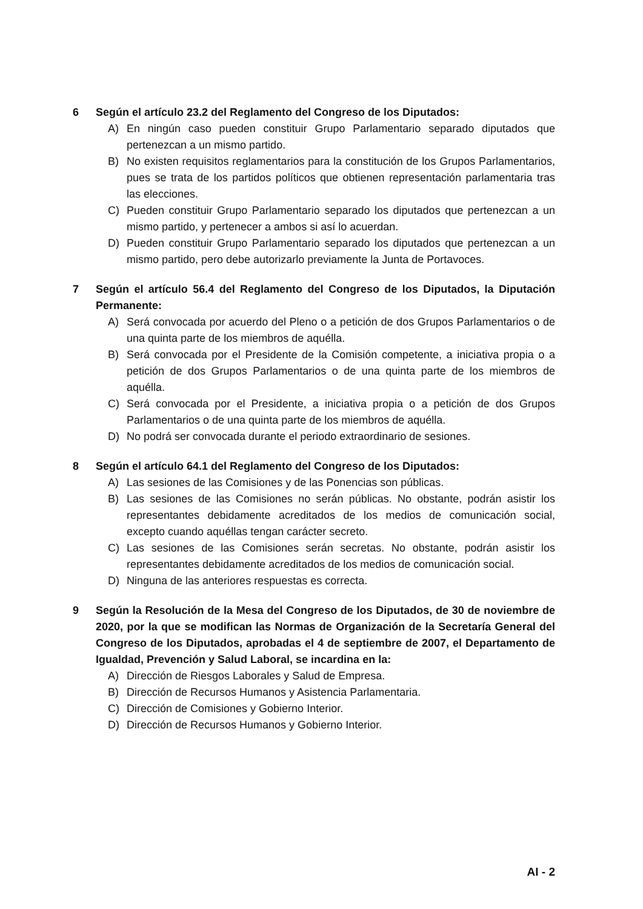6 Según el artículo 23.2 del Reglamento del Congreso de los Diputados:
A) En ningún caso pueden constituir Grupo Parlamentario separado diputados que pertenezcan a un mismo partido.
B) No existen requisitos reglamentarios para la constitución de los Grupos Parlamentarios, pues se trata de los partidos políticos que obtienen representación parlamentaria tras las elecciones.
C) Pueden constituir Grupo Parlamentario separado los diputados que pertenezcan a un mismo partido, y pertenecer a ambos si así lo acuerdan.
D) Pueden constituir Grupo Parlamentario separado los diputados que pertenezcan a un mismo partido, pero debe autorizarlo previamente la Junta de Portavoces.
7 Según el artículo 56.4 del Reglamento del Congreso de los Diputados, la Diputación Permanente:
A) Será convocada por acuerdo del Pleno o a petición de dos Grupos Parlamentarios o de una quinta parte de los miembros de aquélla.
B) Será convocada por el Presidente de la Comisión competente, a iniciativa propia o a petición de dos Grupos Parlamentarios o de una quinta parte de los miembros de aquélla.
C) Será convocada por el Presidente, a iniciativa propia o a petición de dos Grupos Parlamentarios o de una quinta parte de los miembros de aquélla.
D) No podrá ser convocada durante el periodo extraordinario de sesiones.
8 Según el artículo 64.1 del Reglamento del Congreso de los Diputados:
A) Las sesiones de las Comisiones y de las Ponencias son públicas.
B) Las sesiones de las Comisiones no serán públicas. No obstante, podrán asistir los representantes debidamente acreditados de los medios de comunicación social, excepto cuando aquéllas tengan carácter secreto.
C) Las sesiones de las Comisiones serán secretas. No obstante, podrán asistir los representantes debidamente acreditados de los medios de comunicación social.
D) Ninguna de las anteriores respuestas es correcta.
9 Según la Resolución de la Mesa del Congreso de los Diputados, de 30 de noviembre de 2020, por la que se modifican las Normas de Organización de la Secretaría General del Congreso de los Diputados, aprobadas el 4 de septiembre de 2007, el Departamento de Igualdad, Prevención y Salud Laboral, se incardina en la:
A) Dirección de Riesgos Laborales y Salud de Empresa.
B) Dirección de Recursos Humanos y Asistencia Parlamentaria.
C) Dirección de Comisiones y Gobierno Interior.
D) Dirección de Recursos Humanos y Gobierno Interior.
AI - 2